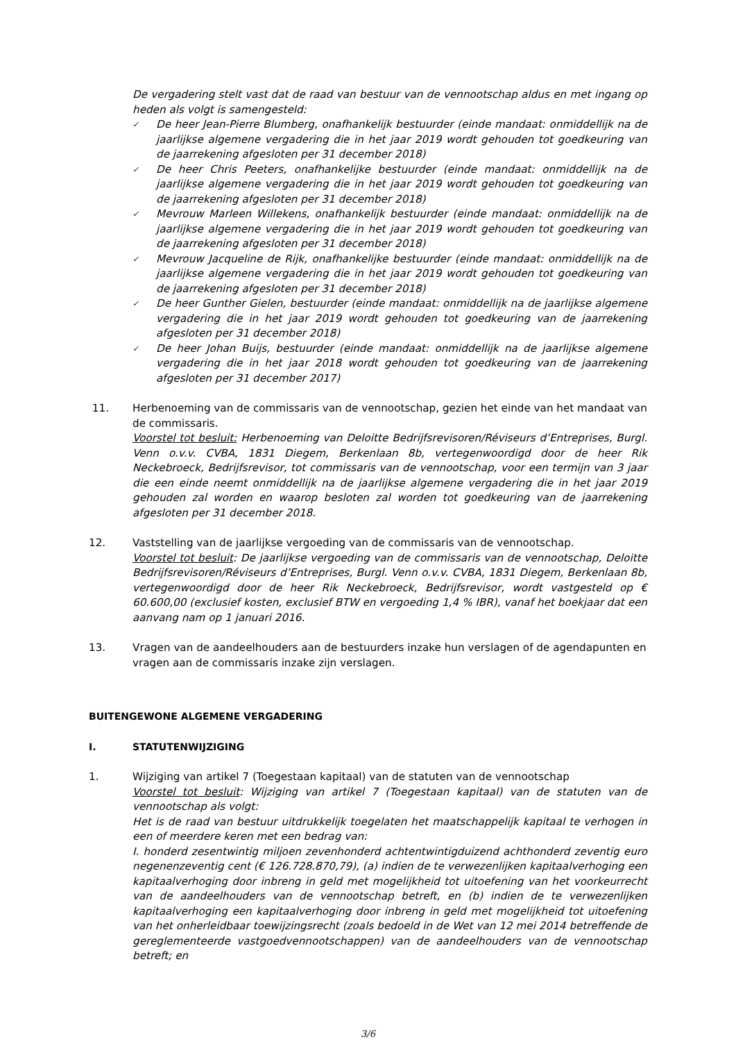De vergadering stelt vast dat de raad van bestuur van de vennootschap aldus en met ingang op heden als volgt is samengesteld:
✓ De heer Jean-Pierre Blumberg, onafhankelijk bestuurder (einde mandaat: onmiddellijk na de jaarlijkse algemene vergadering die in het jaar 2019 wordt gehouden tot goedkeuring van de jaarrekening afgesloten per 31 december 2018)
✓ De heer Chris Peeters, onafhankelijke bestuurder (einde mandaat: onmiddellijk na de jaarlijkse algemene vergadering die in het jaar 2019 wordt gehouden tot goedkeuring van de jaarrekening afgesloten per 31 december 2018)
✓ Mevrouw Marleen Willekens, onafhankelijk bestuurder (einde mandaat: onmiddellijk na de jaarlijkse algemene vergadering die in het jaar 2019 wordt gehouden tot goedkeuring van de jaarrekening afgesloten per 31 december 2018)
✓ Mevrouw Jacqueline de Rijk, onafhankelijke bestuurder (einde mandaat: onmiddellijk na de jaarlijkse algemene vergadering die in het jaar 2019 wordt gehouden tot goedkeuring van de jaarrekening afgesloten per 31 december 2018)
✓ De heer Gunther Gielen, bestuurder (einde mandaat: onmiddellijk na de jaarlijkse algemene vergadering die in het jaar 2019 wordt gehouden tot goedkeuring van de jaarrekening afgesloten per 31 december 2018)
✓ De heer Johan Buijs, bestuurder (einde mandaat: onmiddellijk na de jaarlijkse algemene vergadering die in het jaar 2018 wordt gehouden tot goedkeuring van de jaarrekening afgesloten per 31 december 2017)
11. Herbenoeming van de commissaris van de vennootschap, gezien het einde van het mandaat van de commissaris.
Voorstel tot besluit: Herbenoeming van Deloitte Bedrijfsrevisoren/Réviseurs d’Entreprises, Burgl. Venn o.v.v. CVBA, 1831 Diegem, Berkenlaan 8b, vertegenwoordigd door de heer Rik Neckebroeck, Bedrijfsrevisor, tot commissaris van de vennootschap, voor een termijn van 3 jaar die een einde neemt onmiddellijk na de jaarlijkse algemene vergadering die in het jaar 2019 gehouden zal worden en waarop besloten zal worden tot goedkeuring van de jaarrekening afgesloten per 31 december 2018.
12. Vaststelling van de jaarlijkse vergoeding van de commissaris van de vennootschap.
Voorstel tot besluit: De jaarlijkse vergoeding van de commissaris van de vennootschap, Deloitte Bedrijfsrevisoren/Réviseurs d’Entreprises, Burgl. Venn o.v.v. CVBA, 1831 Diegem, Berkenlaan 8b, vertegenwoordigd door de heer Rik Neckebroeck, Bedrijfsrevisor, wordt vastgesteld op € 60.600,00 (exclusief kosten, exclusief BTW en vergoeding 1,4 % IBR), vanaf het boekjaar dat een aanvang nam op 1 januari 2016.
13. Vragen van de aandeelhouders aan de bestuurders inzake hun verslagen of de agendapunten en vragen aan de commissaris inzake zijn verslagen.
BUITENGEWONE ALGEMENE VERGADERING
I. STATUTENWIJZIGING
1. Wijziging van artikel 7 (Toegestaan kapitaal) van de statuten van de vennootschap
Voorstel tot besluit: Wijziging van artikel 7 (Toegestaan kapitaal) van de statuten van de vennootschap als volgt:
Het is de raad van bestuur uitdrukkelijk toegelaten het maatschappelijk kapitaal te verhogen in een of meerdere keren met een bedrag van:
I. honderd zesentwintig miljoen zevenhonderd achtentwintigduizend achthonderd zeventig euro negenenzeventig cent (€ 126.728.870,79), (a) indien de te verwezenlijken kapitaalverhoging een kapitaalverhoging door inbreng in geld met mogelijkheid tot uitoefening van het voorkeurrecht van de aandeelhouders van de vennootschap betreft, en (b) indien de te verwezenlijken kapitaalverhoging een kapitaalverhoging door inbreng in geld met mogelijkheid tot uitoefening van het onherleidbaar toewijzingsrecht (zoals bedoeld in de Wet van 12 mei 2014 betreffende de gereglementeerde vastgoedvennootschappen) van de aandeelhouders van de vennootschap betreft; en
3/6